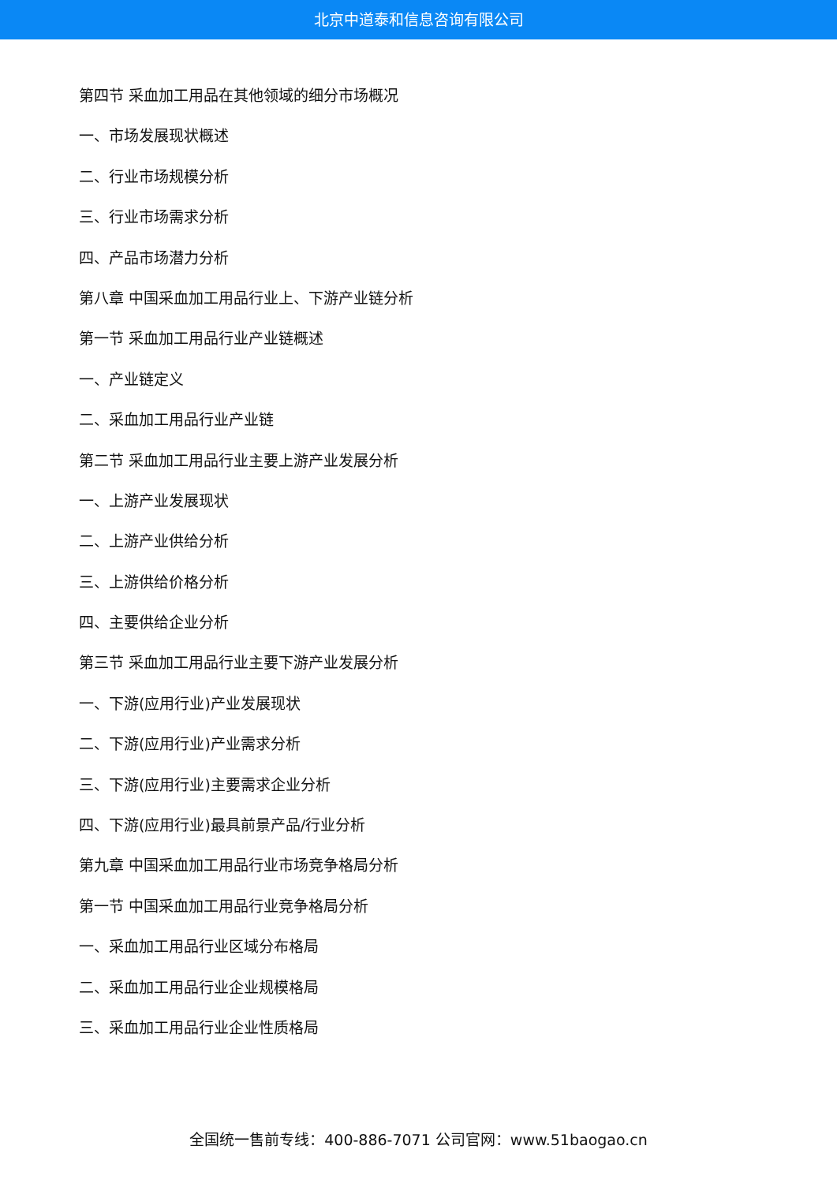北京中道泰和信息咨询有限公司
第四节 采血加工用品在其他领域的细分市场概况
一、市场发展现状概述
二、行业市场规模分析
三、行业市场需求分析
四、产品市场潜力分析
第八章 中国采血加工用品行业上、下游产业链分析
第一节 采血加工用品行业产业链概述
一、产业链定义
二、采血加工用品行业产业链
第二节 采血加工用品行业主要上游产业发展分析
一、上游产业发展现状
二、上游产业供给分析
三、上游供给价格分析
四、主要供给企业分析
第三节 采血加工用品行业主要下游产业发展分析
一、下游(应用行业)产业发展现状
二、下游(应用行业)产业需求分析
三、下游(应用行业)主要需求企业分析
四、下游(应用行业)最具前景产品/行业分析
第九章 中国采血加工用品行业市场竞争格局分析
第一节 中国采血加工用品行业竞争格局分析
一、采血加工用品行业区域分布格局
二、采血加工用品行业企业规模格局
三、采血加工用品行业企业性质格局
全国统一售前专线：400-886-7071 公司官网：www.51baogao.cn